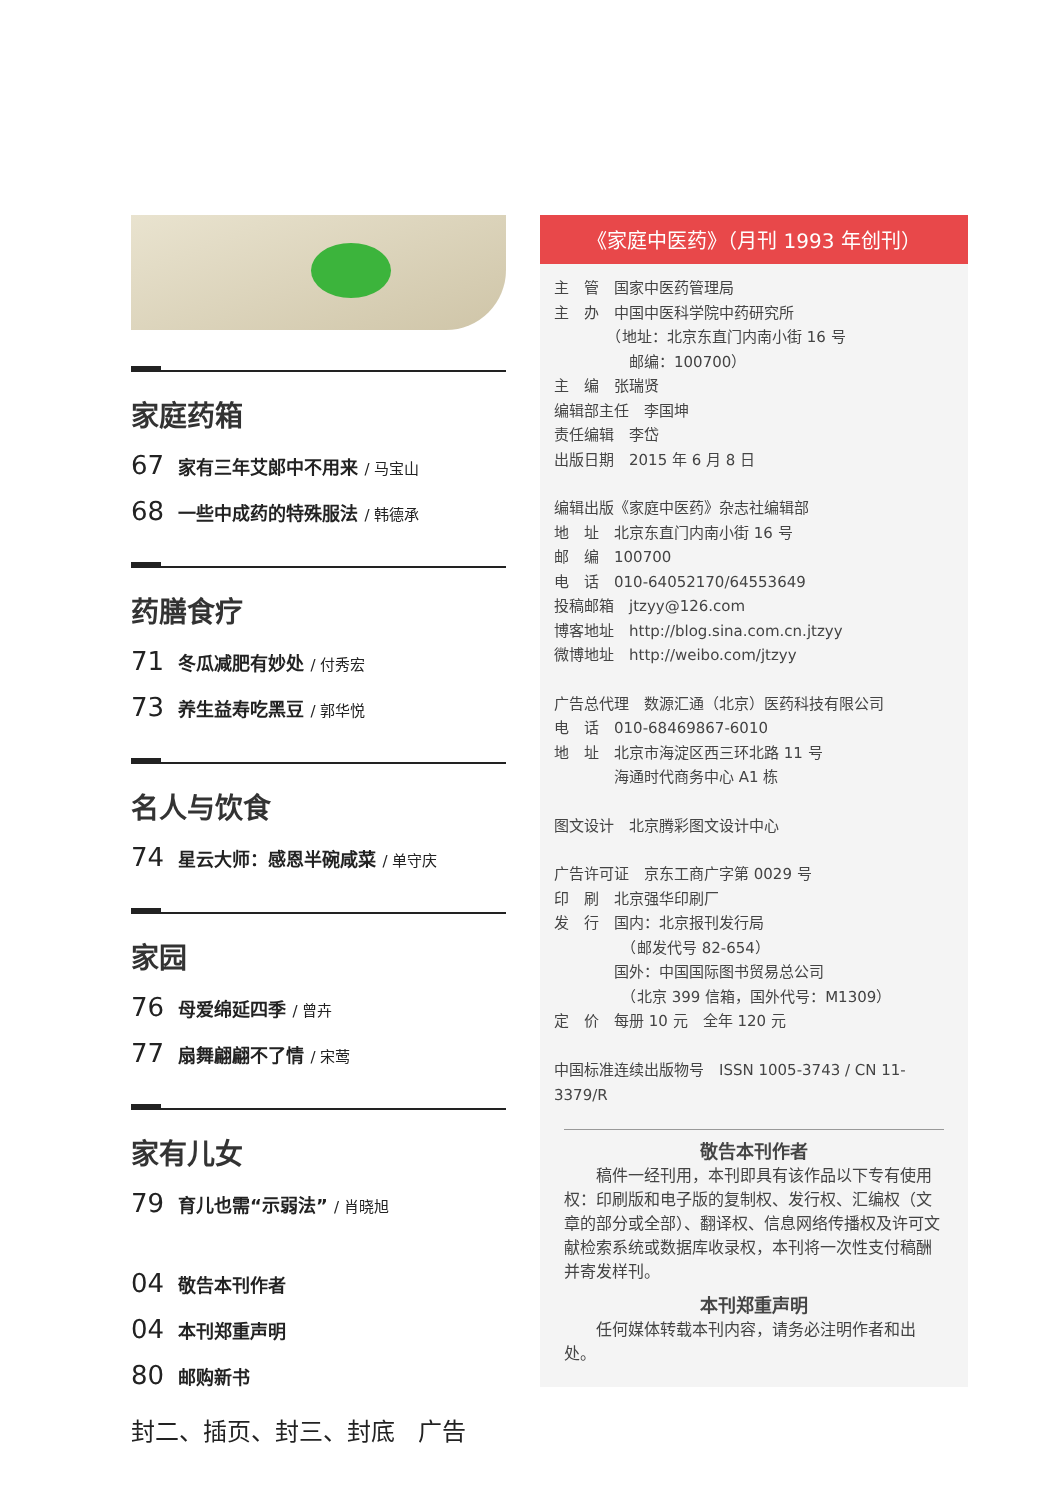家庭药箱
67 家有三年艾郎中不用来 / 马宝山
68 一些中成药的特殊服法 / 韩德承
药膳食疗
71 冬瓜减肥有妙处 / 付秀宏
73 养生益寿吃黑豆 / 郭华悦
名人与饮食
74 星云大师：感恩半碗咸菜 / 单守庆
家园
76 母爱绵延四季 / 曾卉
77 扇舞翩翩不了情 / 宋莺
家有儿女
79 育儿也需“示弱法” / 肖晓旭
04 敬告本刊作者
04 本刊郑重声明
80 邮购新书
封二、插页、封三、封底 广告
《家庭中医药》（月刊 1993 年创刊）
主　管　国家中医药管理局
主　办　中国中医科学院中药研究所
　　　　（地址：北京东直门内南小街 16 号
　　　　　邮编：100700）
主　编　张瑞贤
编辑部主任　李国坤
责任编辑　李岱
出版日期　2015 年 6 月 8 日
编辑出版《家庭中医药》杂志社编辑部
地　址　北京东直门内南小街 16 号
邮　编　100700
电　话　010-64052170/64553649
投稿邮箱　jtzyy@126.com
博客地址　http://blog.sina.com.cn.jtzyy
微博地址　http://weibo.com/jtzyy
广告总代理　数源汇通（北京）医药科技有限公司
电　话　010-68469867-6010
地　址　北京市海淀区西三环北路 11 号
　　　　海通时代商务中心 A1 栋
图文设计　北京腾彩图文设计中心
广告许可证　京东工商广字第 0029 号
印　刷　北京强华印刷厂
发　行　国内：北京报刊发行局
　　　　　（邮发代号 82-654）
　　　　国外：中国国际图书贸易总公司
　　　　　（北京 399 信箱，国外代号：M1309）
定　价　每册 10 元　全年 120 元
中国标准连续出版物号　ISSN 1005-3743 / CN 11-3379/R
敬告本刊作者
　　稿件一经刊用，本刊即具有该作品以下专有使用权：印刷版和电子版的复制权、发行权、汇编权（文章的部分或全部）、翻译权、信息网络传播权及许可文献检索系统或数据库收录权，本刊将一次性支付稿酬并寄发样刊。
本刊郑重声明
　　任何媒体转载本刊内容，请务必注明作者和出处。